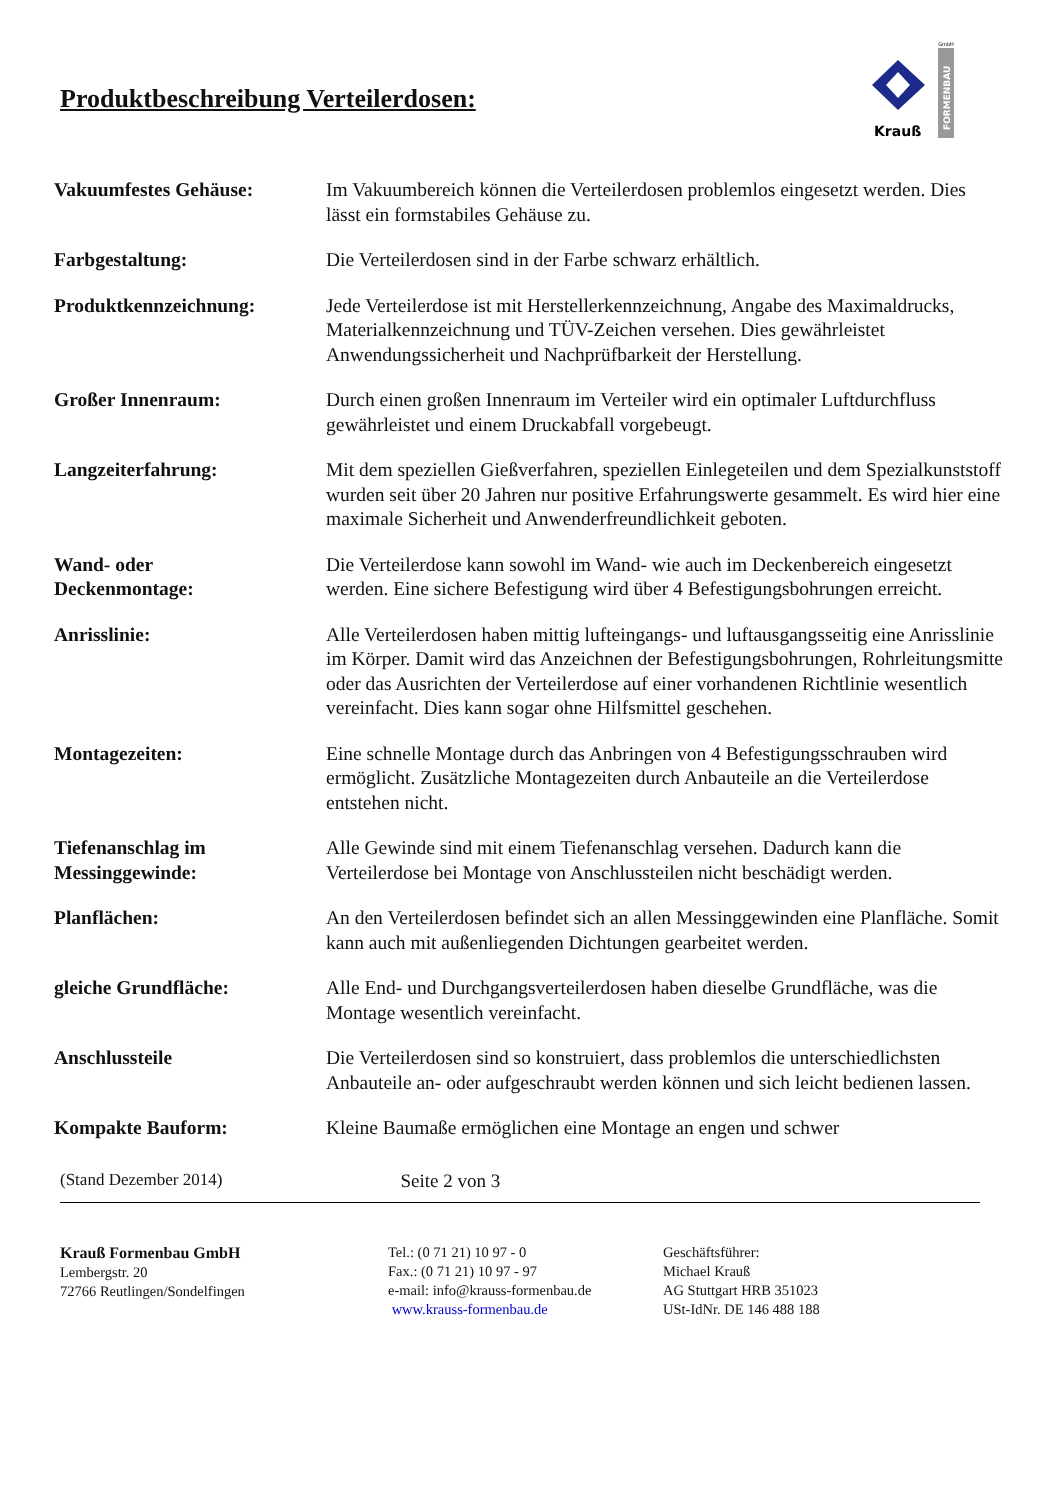Produktbeschreibung Verteilerdosen:
GmbH
Krauß
FORMENBAU
| Vakuumfestes Gehäuse: | Im Vakuumbereich können die Verteilerdosen problemlos eingesetzt werden. Dies lässt ein formstabiles Gehäuse zu. |
| Farbgestaltung: | Die Verteilerdosen sind in der Farbe schwarz erhältlich. |
| Produktkennzeichnung: | Jede Verteilerdose ist mit Herstellerkennzeichnung, Angabe des Maximaldrucks, Materialkennzeichnung und TÜV-Zeichen versehen. Dies gewährleistet Anwendungssicherheit und Nachprüfbarkeit der Herstellung. |
| Großer Innenraum: | Durch einen großen Innenraum im Verteiler wird ein optimaler Luftdurchfluss gewährleistet und einem Druckabfall vorgebeugt. |
| Langzeiterfahrung: | Mit dem speziellen Gießverfahren, speziellen Einlegeteilen und dem Spezialkunststoff wurden seit über 20 Jahren nur positive Erfahrungswerte gesammelt. Es wird hier eine maximale Sicherheit und Anwenderfreundlichkeit geboten. |
| Wand- oder Deckenmontage: | Die Verteilerdose kann sowohl im Wand- wie auch im Deckenbereich eingesetzt werden. Eine sichere Befestigung wird über 4 Befestigungsbohrungen erreicht. |
| Anrisslinie: | Alle Verteilerdosen haben mittig lufteingangs- und luftausgangsseitig eine Anrisslinie im Körper. Damit wird das Anzeichnen der Befestigungsbohrungen, Rohrleitungsmitte oder das Ausrichten der Verteilerdose auf einer vorhandenen Richtlinie wesentlich vereinfacht. Dies kann sogar ohne Hilfsmittel geschehen. |
| Montagezeiten: | Eine schnelle Montage durch das Anbringen von 4 Befestigungsschrauben wird ermöglicht. Zusätzliche Montagezeiten durch Anbauteile an die Verteilerdose entstehen nicht. |
| Tiefenanschlag im Messinggewinde: | Alle Gewinde sind mit einem Tiefenanschlag versehen. Dadurch kann die Verteilerdose bei Montage von Anschlussteilen nicht beschädigt werden. |
| Planflächen: | An den Verteilerdosen befindet sich an allen Messinggewinden eine Planfläche. Somit kann auch mit außenliegenden Dichtungen gearbeitet werden. |
| gleiche Grundfläche: | Alle End- und Durchgangsverteilerdosen haben dieselbe Grundfläche, was die Montage wesentlich vereinfacht. |
| Anschlussteile | Die Verteilerdosen sind so konstruiert, dass problemlos die unterschiedlichsten Anbauteile an- oder aufgeschraubt werden können und sich leicht bedienen lassen. |
| Kompakte Bauform: | Kleine Baumaße ermöglichen eine Montage an engen und schwer |
(Stand Dezember 2014) Seite 2 von 3
Krauß Formenbau GmbH
Lembergstr. 20
72766 Reutlingen/Sondelfingen
Tel.: (0 71 21) 10 97 - 0
Fax.: (0 71 21) 10 97 - 97
e-mail: info@krauss-formenbau.de
www.krauss-formenbau.de
Geschäftsführer:
Michael Krauß
AG Stuttgart HRB 351023
USt-IdNr. DE 146 488 188